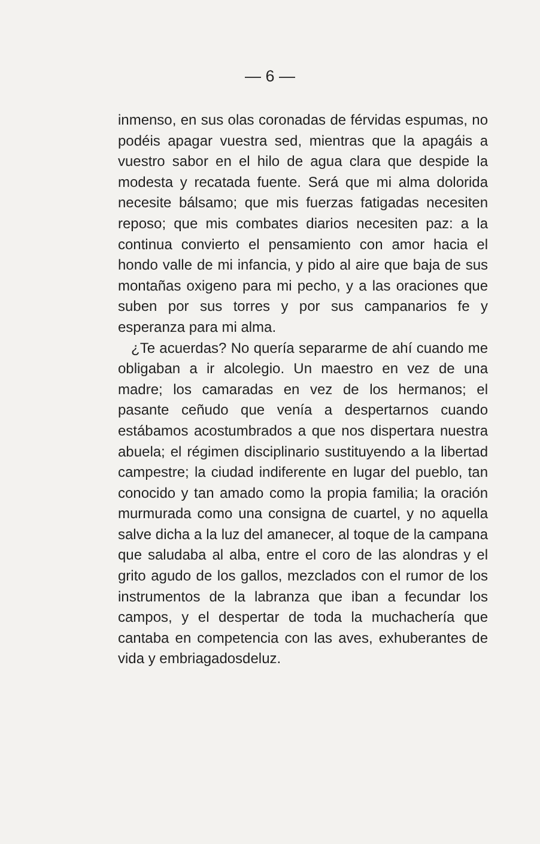— 6 —
inmenso, en sus olas coronadas de férvidas espumas, no podéis apagar vuestra sed, mientras que la apagáis a vuestro sabor en el hilo de agua clara que despide la modesta y recatada fuente. Será que mi alma dolorida necesite bálsamo; que mis fuerzas fatigadas necesiten reposo; que mis combates diarios necesiten paz: a la continua convierto el pensamiento con amor hacia el hondo valle de mi infancia, y pido al aire que baja de sus montañas oxigeno para mi pecho, y a las oraciones que suben por sus torres y por sus campanarios fe y esperanza para mi alma.
¿Te acuerdas? No quería separarme de ahí cuando me obligaban a ir alcolegio. Un maestro en vez de una madre; los camaradas en vez de los hermanos; el pasante ceñudo que venía a despertarnos cuando estábamos acostumbrados a que nos dispertara nuestra abuela; el régimen disciplinario sustituyendo a la libertad campestre; la ciudad indiferente en lugar del pueblo, tan conocido y tan amado como la propia familia; la oración murmurada como una consigna de cuartel, y no aquella salve dicha a la luz del amanecer, al toque de la campana que saludaba al alba, entre el coro de las alondras y el grito agudo de los gallos, mezclados con el rumor de los instrumentos de la labranza que iban a fecundar los campos, y el despertar de toda la muchachería que cantaba en competencia con las aves, exhuberantes de vida y embriagadosdeluz.